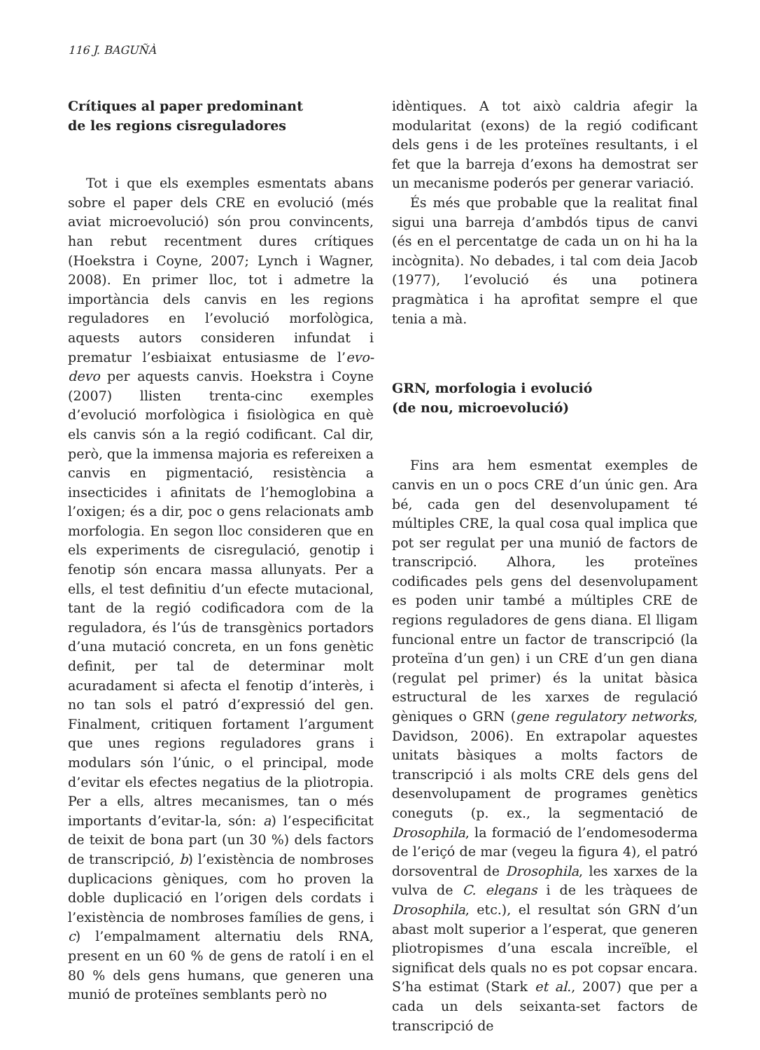116 J. BAGUÑÀ
Crítiques al paper predominant
de les regions cisreguladores
Tot i que els exemples esmentats abans sobre el paper dels CRE en evolució (més aviat microevolució) són prou convincents, han rebut recentment dures crítiques (Hoekstra i Coyne, 2007; Lynch i Wagner, 2008). En primer lloc, tot i admetre la importància dels canvis en les regions reguladores en l’evolució morfològica, aquests autors consideren infundat i prematur l’esbiaixat entusiasme de l’evo-devo per aquests canvis. Hoekstra i Coyne (2007) llisten trenta-cinc exemples d’evolució morfològica i fisiològica en què els canvis són a la regió codificant. Cal dir, però, que la immensa majoria es refereixen a canvis en pigmentació, resistència a insecticides i afinitats de l’hemoglobina a l’oxigen; és a dir, poc o gens relacionats amb morfologia. En segon lloc consideren que en els experiments de cisregulació, genotip i fenotip són encara massa allunyats. Per a ells, el test definitiu d’un efecte mutacional, tant de la regió codificadora com de la reguladora, és l’ús de transgènics portadors d’una mutació concreta, en un fons genètic definit, per tal de determinar molt acuradament si afecta el fenotip d’interès, i no tan sols el patró d’expressió del gen. Finalment, critiquen fortament l’argument que unes regions reguladores grans i modulars són l’únic, o el principal, mode d’evitar els efectes negatius de la pliotropia. Per a ells, altres mecanismes, tan o més importants d’evitar-la, són: a) l’especificitat de teixit de bona part (un 30 %) dels factors de transcripció, b) l’existència de nombroses duplicacions gèniques, com ho proven la doble duplicació en l’origen dels cordats i l’existència de nombroses famílies de gens, i c) l’empalmament alternatiu dels RNA, present en un 60 % de gens de ratolí i en el 80 % dels gens humans, que generen una munió de proteïnes semblants però no
idèntiques. A tot això caldria afegir la modularitat (exons) de la regió codificant dels gens i de les proteïnes resultants, i el fet que la barreja d’exons ha demostrat ser un mecanisme poderós per generar variació.
És més que probable que la realitat final sigui una barreja d’ambdós tipus de canvi (és en el percentatge de cada un on hi ha la incògnita). No debades, i tal com deia Jacob (1977), l’evolució és una potinera pragmàtica i ha aprofitat sempre el que tenia a mà.
GRN, morfologia i evolució
(de nou, microevolució)
Fins ara hem esmentat exemples de canvis en un o pocs CRE d’un únic gen. Ara bé, cada gen del desenvolupament té múltiples CRE, la qual cosa qual implica que pot ser regulat per una munió de factors de transcripció. Alhora, les proteïnes codificades pels gens del desenvolupament es poden unir també a múltiples CRE de regions reguladores de gens diana. El lligam funcional entre un factor de transcripció (la proteïna d’un gen) i un CRE d’un gen diana (regulat pel primer) és la unitat bàsica estructural de les xarxes de regulació gèniques o GRN (gene regulatory networks, Davidson, 2006). En extrapolar aquestes unitats bàsiques a molts factors de transcripció i als molts CRE dels gens del desenvolupament de programes genètics coneguts (p. ex., la segmentació de Drosophila, la formació de l’endomesoderma de l’eriçó de mar (vegeu la figura 4), el patró dorsoventral de Drosophila, les xarxes de la vulva de C. elegans i de les tràquees de Drosophila, etc.), el resultat són GRN d’un abast molt superior a l’esperat, que generen pliotropismes d’una escala increïble, el significat dels quals no es pot copsar encara. S’ha estimat (Stark et al., 2007) que per a cada un dels seixanta-set factors de transcripció de